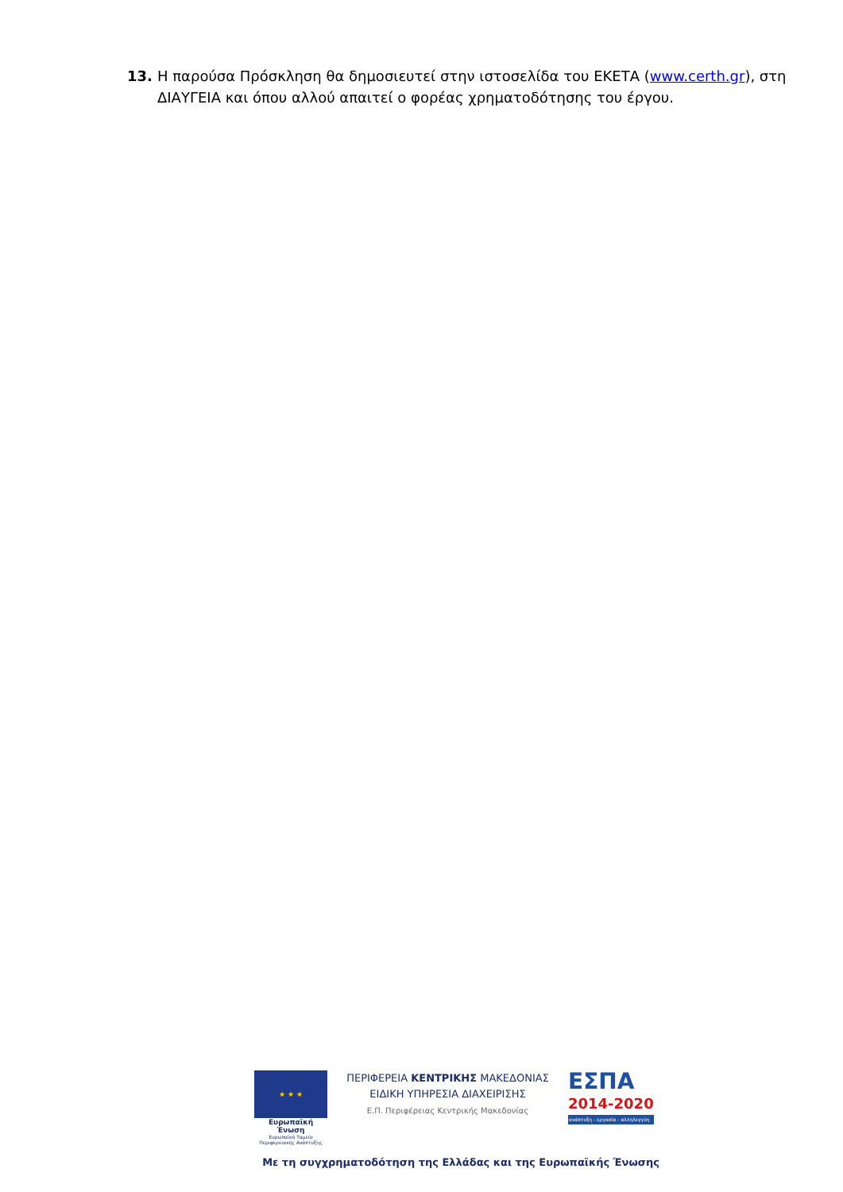13. Η παρούσα Πρόσκληση θα δημοσιευτεί στην ιστοσελίδα του ΕΚΕΤΑ (www.certh.gr), στη ΔΙΑΥΓΕΙΑ και όπου αλλού απαιτεί ο φορέας χρηματοδότησης του έργου.
★ ★ ★
Ευρωπαϊκή Ένωση
Ευρωπαϊκό Ταμείο Περιφερειακής Ανάπτυξης
ΠΕΡΙΦΕΡΕΙΑ ΚΕΝΤΡΙΚΗΣ ΜΑΚΕΔΟΝΙΑΣ
ΕΙΔΙΚΗ ΥΠΗΡΕΣΙΑ ΔΙΑΧΕΙΡΙΣΗΣ
Ε.Π. Περιφέρειας Κεντρικής Μακεδονίας
ΕΣΠΑ
2014-2020
ανάπτυξη - εργασία - αλληλεγγύη
Με τη συγχρηματοδότηση της Ελλάδας και της Ευρωπαϊκής Ένωσης